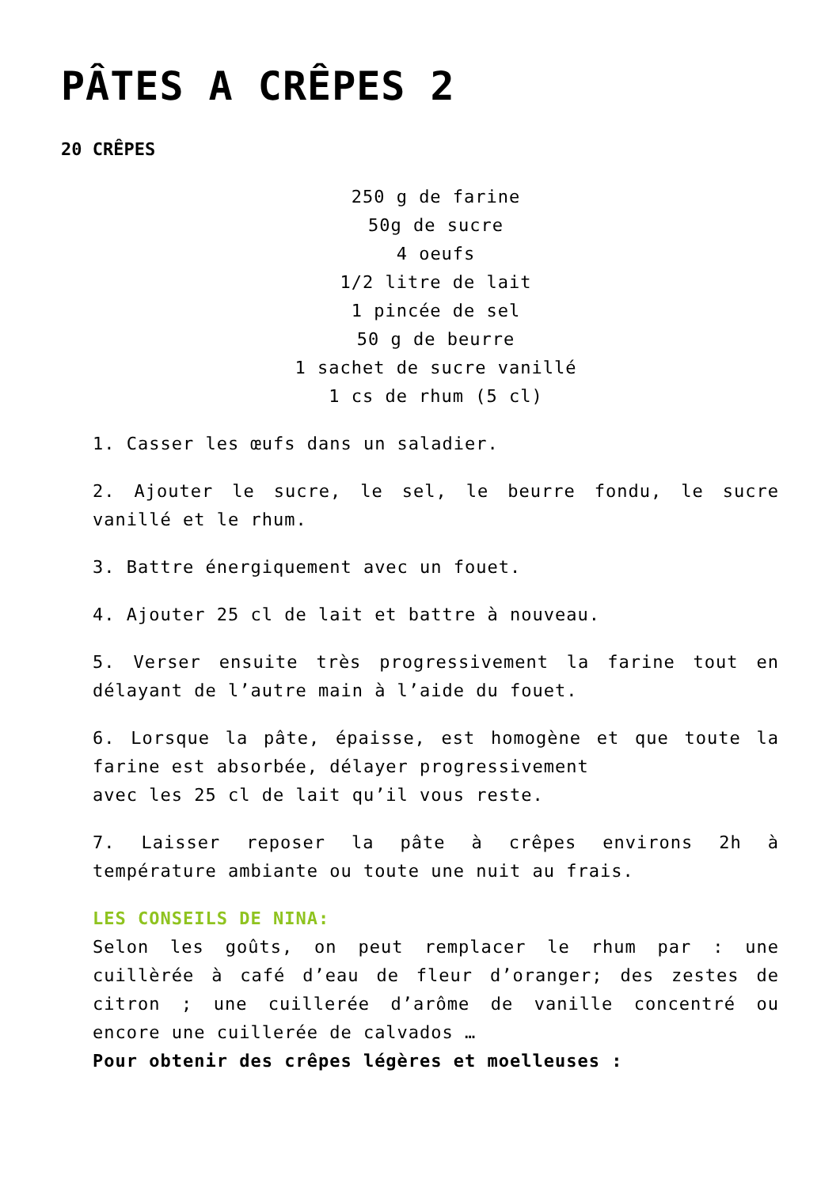PÂTES A CRÊPES 2
20 CRÊPES
250 g de farine
50g de sucre
4 oeufs
1/2 litre de lait
1 pincée de sel
50 g de beurre
1 sachet de sucre vanillé
1 cs de rhum (5 cl)
1. Casser les œufs dans un saladier.
2. Ajouter le sucre, le sel, le beurre fondu, le sucre vanillé et le rhum.
3. Battre énergiquement avec un fouet.
4. Ajouter 25 cl de lait et battre à nouveau.
5. Verser ensuite très progressivement la farine tout en délayant de l’autre main à l’aide du fouet.
6. Lorsque la pâte, épaisse, est homogène et que toute la farine est absorbée, délayer progressivement
avec les 25 cl de lait qu’il vous reste.
7. Laisser reposer la pâte à crêpes environs 2h à température ambiante ou toute une nuit au frais.
LES CONSEILS DE NINA:
Selon les goûts, on peut remplacer le rhum par : une cuillèrée à café d’eau de fleur d’oranger; des zestes de citron ; une cuillerée d’arôme de vanille concentré ou encore une cuillerée de calvados …
Pour obtenir des crêpes légères et moelleuses :